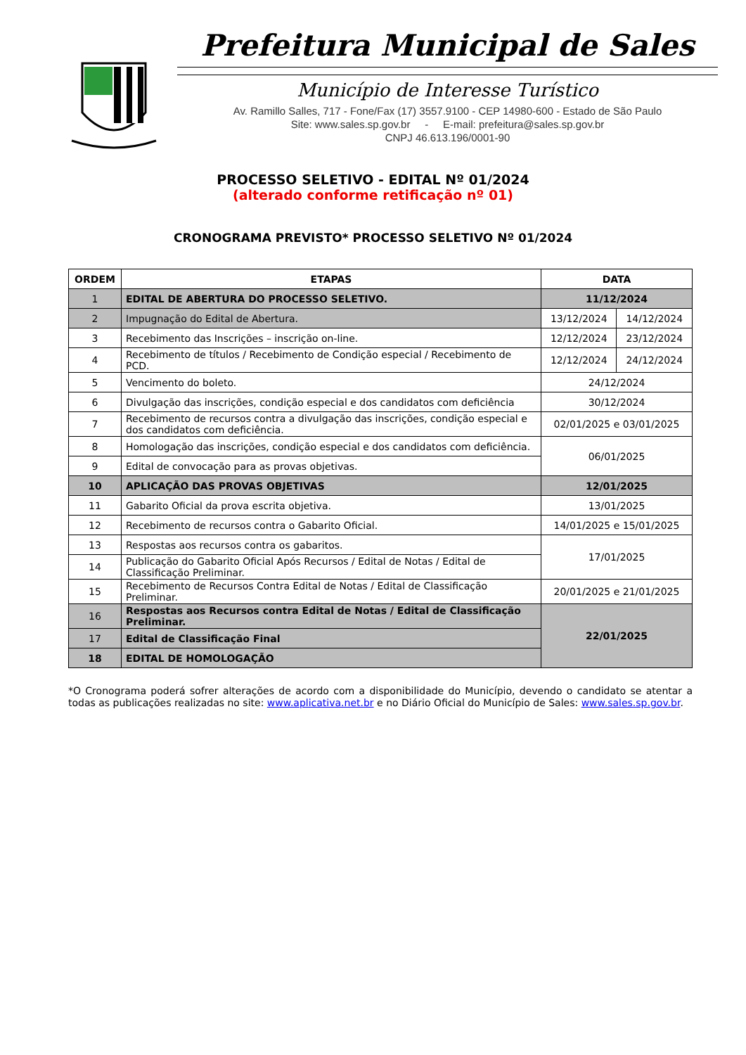Prefeitura Municipal de Sales
Município de Interesse Turístico
Av. Ramillo Salles, 717 - Fone/Fax (17) 3557.9100 - CEP 14980-600 - Estado de São Paulo
Site: www.sales.sp.gov.br - E-mail: prefeitura@sales.sp.gov.br
CNPJ 46.613.196/0001-90
PROCESSO SELETIVO - EDITAL Nº 01/2024
(alterado conforme retificação nº 01)
CRONOGRAMA PREVISTO* PROCESSO SELETIVO Nº 01/2024
| ORDEM | ETAPAS | DATA | |
| --- | --- | --- | --- |
| 1 | EDITAL DE ABERTURA DO PROCESSO SELETIVO. | 11/12/2024 | |
| 2 | Impugnação do Edital de Abertura. | 13/12/2024 | 14/12/2024 |
| 3 | Recebimento das Inscrições – inscrição on-line. | 12/12/2024 | 23/12/2024 |
| 4 | Recebimento de títulos / Recebimento de Condição especial / Recebimento de PCD. | 12/12/2024 | 24/12/2024 |
| 5 | Vencimento do boleto. | 24/12/2024 | |
| 6 | Divulgação das inscrições, condição especial e dos candidatos com deficiência | 30/12/2024 | |
| 7 | Recebimento de recursos contra a divulgação das inscrições, condição especial e dos candidatos com deficiência. | 02/01/2025 e 03/01/2025 | |
| 8 | Homologação das inscrições, condição especial e dos candidatos com deficiência. | 06/01/2025 | |
| 9 | Edital de convocação para as provas objetivas. | | |
| 10 | APLICAÇÃO DAS PROVAS OBJETIVAS | 12/01/2025 | |
| 11 | Gabarito Oficial da prova escrita objetiva. | 13/01/2025 | |
| 12 | Recebimento de recursos contra o Gabarito Oficial. | 14/01/2025 e 15/01/2025 | |
| 13 | Respostas aos recursos contra os gabaritos. | 17/01/2025 | |
| 14 | Publicação do Gabarito Oficial Após Recursos / Edital de Notas / Edital de Classificação Preliminar. | | |
| 15 | Recebimento de Recursos Contra Edital de Notas / Edital de Classificação Preliminar. | 20/01/2025 e 21/01/2025 | |
| 16 | Respostas aos Recursos contra Edital de Notas / Edital de Classificação Preliminar. | 22/01/2025 | |
| 17 | Edital de Classificação Final | | |
| 18 | EDITAL DE HOMOLOGAÇÃO | | |
*O Cronograma poderá sofrer alterações de acordo com a disponibilidade do Município, devendo o candidato se atentar a todas as publicações realizadas no site: www.aplicativa.net.br e no Diário Oficial do Município de Sales: www.sales.sp.gov.br.